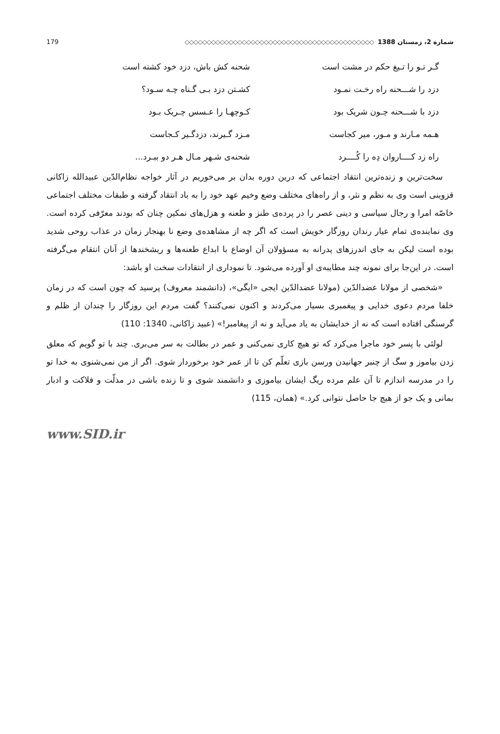شماره 2، زمستان 1388 ◇◇◇◇◇◇◇◇◇◇◇◇◇◇◇◇◇◇◇◇◇◇◇◇◇◇◇◇◇◇◇◇◇◇◇◇◇◇◇◇◇◇◇ 179
گـر تـو را تـیغ حکم در مشت است شحنه کش باش، دزد خود کشته است
دزد را شـــحنه راه رخـت نمـود کشـتن دزد بـی گـناه چـه سـود؟
دزد با شـــحنه چـون شریک بود کـوچهـا را عـسس چـریک بـود
هـمه مـارند و مـور، میر کجاست مـزد گـیرند، دزدگـیر کـجاست
راه زد کــــاروان دِه را کُــــرد
شحنه‌ی شـهر مـال هـر دو ببـرد...
سخت‌ترین و زنده‌ترین انتقاد اجتماعی که درین دوره بدان بر می‌خوریم در آثار خواجه نظام‌الدّین عبیدالله زاکانی قزوینی است وی به نظم و نثر، و از راه‌های مختلف وضع وخیم عهد خود را به باد انتقاد گرفته و طبقات مختلف اجتماعی خاصّه امرا و رجال سیاسی و دینی عصر را در پرده‌ی طنز و طعنه و هزل‌های نمکین چنان که بودند معرّفی کرده است. وی نماینده‌ی تمام عیار رندان روزگار خویش است که اگر چه از مشاهده‌ی وضع نا بهنجار زمان در عذاب روحی شدید بوده است لیکن به جای اندرزهای پدرانه به مسؤولان آن اوضاع با ابداع طعنه‌ها و ریشخندها از آنان انتقام می‌گرفته است. در این‌جا برای نمونه چند مطایبه‌ی او آورده می‌شود. تا نموداری از انتقادات سخت او باشد:
«شخصی از مولانا عضدالدّین (مولانا عضدالدّین ایجی «ایگی»، (دانشمند معروف) پرسید که چون است که در زمان خلفا مردم دعوی خدایی و پیغمبری بسیار می‌کردند و اکنون نمی‌کنند؟ گفت مردم این روزگار را چندان از ظلم و گرسنگی افتاده است که نه از خدایشان به یاد می‌آید و نه از پیغامبر!» (عبید زاکانی، 1340: 110)
لولئی با پسر خود ماجرا می‌کرد که تو هیچ کاری نمی‌کنی و عمر در بطالت به سر می‌بری. چند با تو گویم که معلق زدن بیاموز و سگ از چنبر جهانیدن ورسن بازی تعلّم کن تا از عمر خود برخوردار شوی. اگر از من نمی‌شنوی به خدا تو را در مدرسه اندازم تا آن علم مرده ریگ ایشان بیاموزی و دانشمند شوی و تا زنده باشی در مذلّت و فلاکت و ادبار بمانی و یک جو از هیچ جا حاصل نتوانی کرد.» (همان، 115)
www.SID.ir